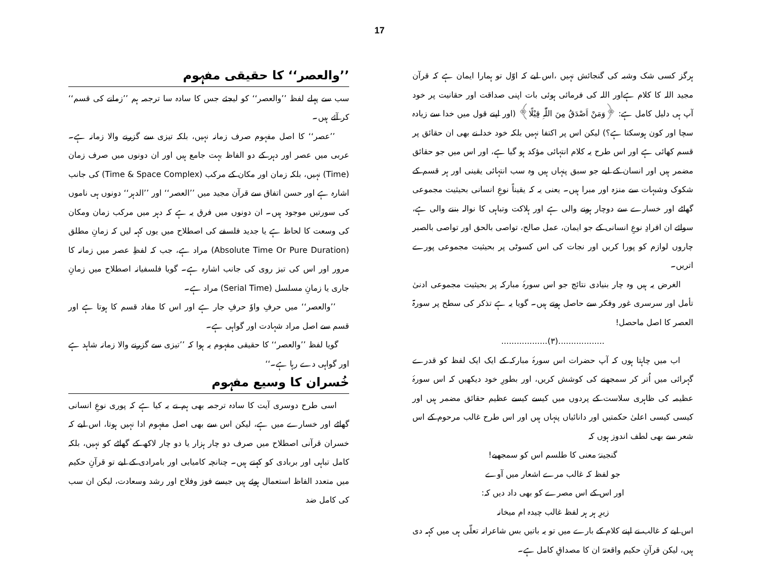17
ہرگز کسی شک وشبہ کی گنجائش نہیں ،اس لیے کہ اوّل تو ہمارا ایمان ہے کہ قرآن مجید اللہ کا کلام ہےاور اللہ کی فرمائی ہوئی بات اپنی صداقت اور حقانیت پر خود آپ ہی دلیل کامل ہے: ﴿وَمَنْ اَصْدَقُ مِنَ اللّٰہِ قِیْلًا﴾ (اور اپنے قول میں خدا سے زیادہ سچا اور کون ہوسکتا ہے؟) لیکن اس پر اکتفا نہیں بلکہ خود خدا نے بھی ان حقائق پر قسم کھائی ہے اور اس طرح یہ کلام انتہائی مؤکد ہو گیا ہے، اور اس میں جو حقائق مضمر ہیں اور انسان کے لیے جو سبق پنہاں ہیں وہ سب انتہائی یقینی اور ہر قسم کے شکوک وشبہات سے منزہ اور مبرا ہیں۔ یعنی یہ کہ یقیناً نوعِ انسانی بحیثیت مجموعی گھاٹے اور خسارے سے دوچار ہونے والی ہے اور ہلاکت وتباہی کا نوالہ بننے والی ہے، سوائے ان افرادِ نوعِ انسانی کے جو ایمان، عمل صالح، تواصی بالحق اور تواصی بالصبر چاروں لوازم کو پورا کریں اور نجات کی اس کسوٹی پر بحیثیت مجموعی پورے اتریں۔
الغرض یہ ہیں وہ چار بنیادی نتائج جو اس سورۂ مبارکہ پر بحیثیت مجموعی ادنیٰ تأمل اور سرسری غور وفکر سے حاصل ہوتے ہیں۔ گویا یہ ہے تذکر کی سطح پر سورۃ العصر کا اصل ماحصل!
..................(۳)..................
اب میں چاہتا ہوں کہ آپ حضرات اس سورۂ مبارکہ کے ایک ایک لفظ کو قدرے گہرائی میں اُتر کر سمجھنے کی کوشش کریں، اور بطورِ خود دیکھیں کہ اس سورۂ عظیمہ کی ظاہری سلاست کے پردوں میں کیسے کیسے عظیم حقائق مضمر ہیں اور کیسی کیسی اعلیٰ حکمتیں اور دانائیاں پنہاں ہیں اور اس طرح غالب مرحوم کے اس شعر سے بھی لطف اندوز ہوں کہ
گنجینۂ معنی کا طلسم اس کو سمجھیے!
جو لفظ کہ غالب مرے اشعار میں آوے
اور اس کے اس مصرے کو بھی داد دیں کہ:
زیرِ ہر ہر لفظ غالب چیدہ ام میخانہ
اس لیے کہ غالب نے اپنے کلام کے بارے میں تو یہ باتیں بس شاعرانہ تعلّی ہی میں کہہ دی ہیں، لیکن قرآنِ حکیم واقعتہً ان کا مصداقِ کامل ہے۔
’’والعصر‘‘ کا حقیقی مفہوم
سب سے پہلے لفظ ’’والعصر‘‘ کو لیجئے جس کا سادہ سا ترجمہ ہم ’’زمانے کی قسم‘‘ کر آئے ہیں۔
’’عصر‘‘ کا اصل مفہوم صرف زمانہ نہیں، بلکہ تیزی سے گزرنے والا زمانہ ہے۔ عربی میں عصر اور دہر کے دو الفاظ بہت جامع ہیں اور ان دونوں میں صرف زمان (Time) نہیں، بلکہ زمان اور مکان کے مرکب (Time & Space Complex) کی جانب اشارہ ہے اور حسن اتفاق سے قرآن مجید میں ’’العصر‘‘ اور ’’الدہر‘‘ دونوں ہی ناموں کی سورتیں موجود ہیں۔ ان دونوں میں فرق یہ ہے کہ دہر میں مرکب زمان ومکان کی وسعت کا لحاظ ہے یا جدید فلسفے کی اصطلاح میں یوں کہہ لیں کہ زمانِ مطلق (Absolute Time Or Pure Duration) مراد ہے، جب کہ لفظِ عصر میں زمانہ کا مرور اور اس کی تیز روی کی جانب اشارہ ہے۔ گویا فلسفیانہ اصطلاح میں زمانِ جاری یا زمانِ مسلسل (Serial Time) مراد ہے۔
’’والعصر‘‘ میں حرفِ واوٗ حرفِ جار ہے اور اس کا مفاد قسم کا ہوتا ہے اور قسم سے اصل مراد شہادت اور گواہی ہے۔
گویا لفظ ’’والعصر‘‘ کا حقیقی مفہوم یہ ہوا کہ ’’تیزی سے گزرنے والا زمانہ شاہد ہے اور گواہی دے رہا ہے۔‘‘
خُسران کا وسیع مفہوم
اسی طرح دوسری آیت کا سادہ ترجمہ بھی ہم نے یہ کیا ہے کہ پوری نوعِ انسانی گھاٹے اور خسارے میں ہے، لیکن اس سے بھی اصل مفہوم ادا نہیں ہوتا، اس لیے کہ خسران قرآنی اصطلاح میں صرف دو چار ہزار یا دو چار لاکھ کے گھاٹے کو نہیں، بلکہ کامل تباہی اور بربادی کو کہتے ہیں۔ چنانچہ کامیابی اور بامرادی کے لیے تو قرآنِ حکیم میں متعدد الفاظ استعمال ہوئے ہیں جیسے فوز وفلاح اور رشد وسعادت، لیکن ان سب کی کامل ضد